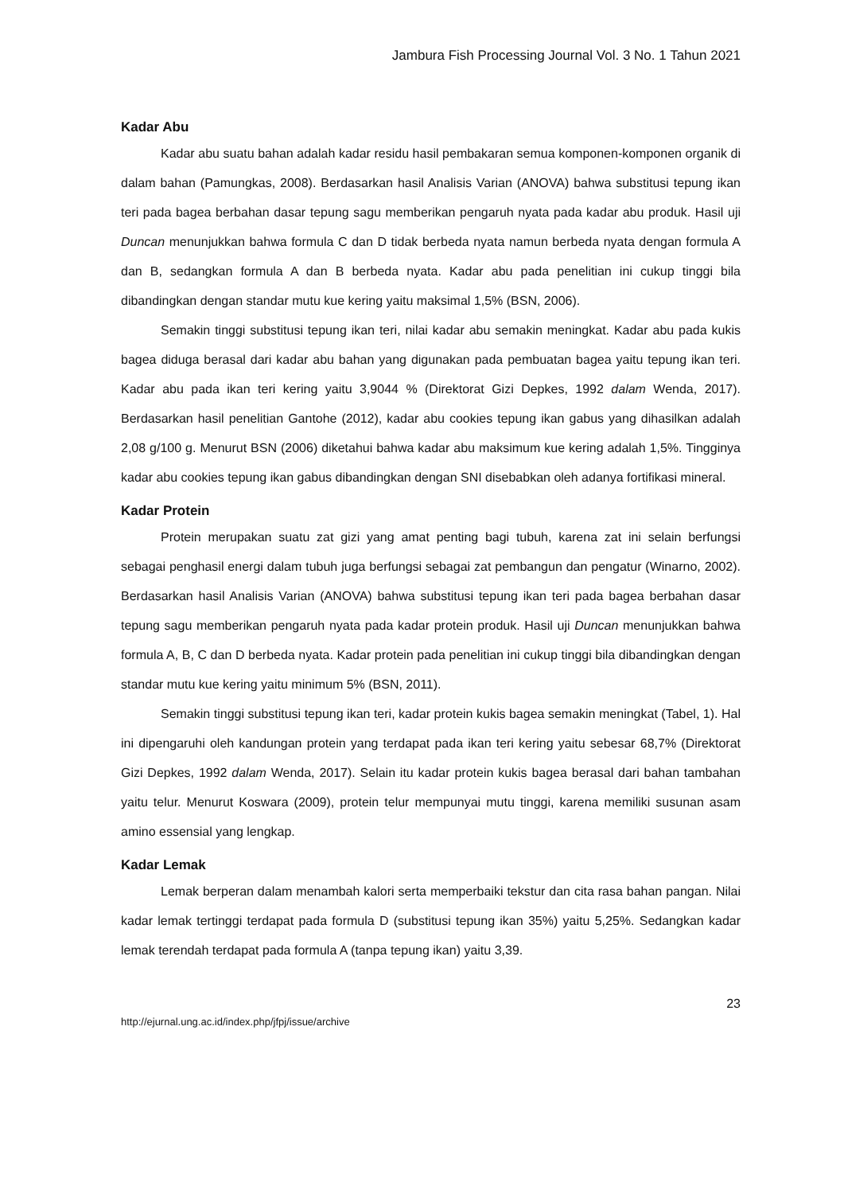Jambura Fish Processing Journal Vol. 3 No. 1 Tahun 2021
Kadar Abu
Kadar abu suatu bahan adalah kadar residu hasil pembakaran semua komponen-komponen organik di dalam bahan (Pamungkas, 2008). Berdasarkan hasil Analisis Varian (ANOVA) bahwa substitusi tepung ikan teri pada bagea berbahan dasar tepung sagu memberikan pengaruh nyata pada kadar abu produk. Hasil uji Duncan menunjukkan bahwa formula C dan D tidak berbeda nyata namun berbeda nyata dengan formula A dan B, sedangkan formula A dan B berbeda nyata. Kadar abu pada penelitian ini cukup tinggi bila dibandingkan dengan standar mutu kue kering yaitu maksimal 1,5% (BSN, 2006).
Semakin tinggi substitusi tepung ikan teri, nilai kadar abu semakin meningkat. Kadar abu pada kukis bagea diduga berasal dari kadar abu bahan yang digunakan pada pembuatan bagea yaitu tepung ikan teri. Kadar abu pada ikan teri kering yaitu 3,9044 % (Direktorat Gizi Depkes, 1992 dalam Wenda, 2017). Berdasarkan hasil penelitian Gantohe (2012), kadar abu cookies tepung ikan gabus yang dihasilkan adalah 2,08 g/100 g. Menurut BSN (2006) diketahui bahwa kadar abu maksimum kue kering adalah 1,5%. Tingginya kadar abu cookies tepung ikan gabus dibandingkan dengan SNI disebabkan oleh adanya fortifikasi mineral.
Kadar Protein
Protein merupakan suatu zat gizi yang amat penting bagi tubuh, karena zat ini selain berfungsi sebagai penghasil energi dalam tubuh juga berfungsi sebagai zat pembangun dan pengatur (Winarno, 2002). Berdasarkan hasil Analisis Varian (ANOVA) bahwa substitusi tepung ikan teri pada bagea berbahan dasar tepung sagu memberikan pengaruh nyata pada kadar protein produk. Hasil uji Duncan menunjukkan bahwa formula A, B, C dan D berbeda nyata. Kadar protein pada penelitian ini cukup tinggi bila dibandingkan dengan standar mutu kue kering yaitu minimum 5% (BSN, 2011).
Semakin tinggi substitusi tepung ikan teri, kadar protein kukis bagea semakin meningkat (Tabel, 1). Hal ini dipengaruhi oleh kandungan protein yang terdapat pada ikan teri kering yaitu sebesar 68,7% (Direktorat Gizi Depkes, 1992 dalam Wenda, 2017). Selain itu kadar protein kukis bagea berasal dari bahan tambahan yaitu telur. Menurut Koswara (2009), protein telur mempunyai mutu tinggi, karena memiliki susunan asam amino essensial yang lengkap.
Kadar Lemak
Lemak berperan dalam menambah kalori serta memperbaiki tekstur dan cita rasa bahan pangan. Nilai kadar lemak tertinggi terdapat pada formula D (substitusi tepung ikan 35%) yaitu 5,25%. Sedangkan kadar lemak terendah terdapat pada formula A (tanpa tepung ikan) yaitu 3,39.
23
http://ejurnal.ung.ac.id/index.php/jfpj/issue/archive